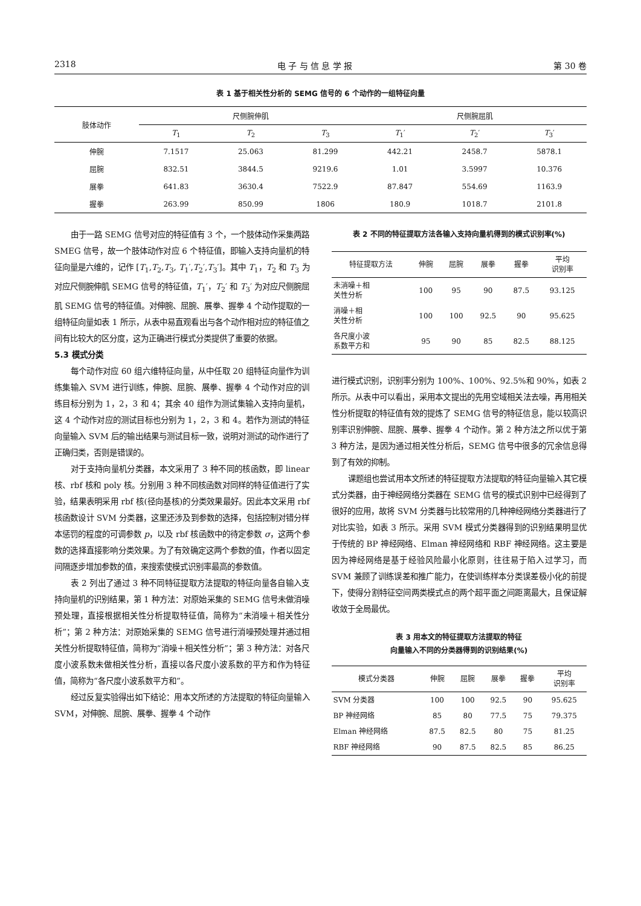2318 电 子 与 信 息 学 报 第 30 卷
表 1 基于相关性分析的 SEMG 信号的 6 个动作的一组特征向量
| 肢体动作 | 尺侧腕伸肌 | | | 尺侧腕屈肌 | | |
| --- | --- | --- | --- | --- | --- | --- |
| | T<sub>1</sub> | T<sub>2</sub> | T<sub>3</sub> | T<sub>1</sub>′ | T<sub>2</sub>′ | T<sub>3</sub>′ |
| 伸腕 | 7.1517 | 25.063 | 81.299 | 442.21 | 2458.7 | 5878.1 |
| 屈腕 | 832.51 | 3844.5 | 9219.6 | 1.01 | 3.5997 | 10.376 |
| 展拳 | 641.83 | 3630.4 | 7522.9 | 87.847 | 554.69 | 1163.9 |
| 握拳 | 263.99 | 850.99 | 1806 | 180.9 | 1018.7 | 2101.8 |
由于一路 SEMG 信号对应的特征值有 3 个，一个肢体动作采集两路 SMEG 信号，故一个肢体动作对应 6 个特征值，即输入支持向量机的特征向量是六维的，记作 [T<sub>1</sub>,T<sub>2</sub>,T<sub>3</sub>, T<sub>1</sub>′,T<sub>2</sub>′,T<sub>3</sub>′]。其中 T<sub>1</sub>，T<sub>2</sub> 和 T<sub>3</sub> 为对应尺侧腕伸肌 SEMG 信号的特征值，T<sub>1</sub>′，T<sub>2</sub>′ 和 T<sub>3</sub>′ 为对应尺侧腕屈肌 SEMG 信号的特征值。对伸腕、屈腕、展拳、握拳 4 个动作提取的一组特征向量如表 1 所示，从表中易直观看出与各个动作相对应的特征值之间有比较大的区分度，这为正确进行模式分类提供了重要的依据。
5.3 模式分类
每个动作对应 60 组六维特征向量，从中任取 20 组特征向量作为训练集输入 SVM 进行训练，伸腕、屈腕、展拳、握拳 4 个动作对应的训练目标分别为 1，2，3 和 4；其余 40 组作为测试集输入支持向量机，这 4 个动作对应的测试目标也分别为 1，2，3 和 4。若作为测试的特征向量输入 SVM 后的输出结果与测试目标一致，说明对测试的动作进行了正确归类，否则是错误的。
对于支持向量机分类器，本文采用了 3 种不同的核函数，即 linear 核、rbf 核和 poly 核。分别用 3 种不同核函数对同样的特征值进行了实验，结果表明采用 rbf 核(径向基核)的分类效果最好。因此本文采用 rbf 核函数设计 SVM 分类器，这里还涉及到参数的选择，包括控制对错分样本惩罚的程度的可调参数 p，以及 rbf 核函数中的待定参数 σ，这两个参数的选择直接影响分类效果。为了有效确定这两个参数的值，作者以固定间隔逐步增加参数的值，来搜索使模式识别率最高的参数值。
表 2 列出了通过 3 种不同特征提取方法提取的特征向量各自输入支持向量机的识别结果，第 1 种方法：对原始采集的 SEMG 信号未做消噪预处理，直接根据相关性分析提取特征值，简称为“未消噪＋相关性分析”；第 2 种方法：对原始采集的 SEMG 信号进行消噪预处理并通过相关性分析提取特征值，简称为“消噪＋相关性分析”；第 3 种方法：对各尺度小波系数未做相关性分析，直接以各尺度小波系数的平方和作为特征值，简称为“各尺度小波系数平方和”。
经过反复实验得出如下结论：用本文所述的方法提取的特征向量输入 SVM，对伸腕、屈腕、展拳、握拳 4 个动作
表 2 不同的特征提取方法各输入支持向量机得到的模式识别率(%)
| 特征提取方法 | 伸腕 | 屈腕 | 展拳 | 握拳 | 平均 识别率 |
| --- | --- | --- | --- | --- | --- |
| 未消噪＋相 关性分析 | 100 | 95 | 90 | 87.5 | 93.125 |
| 消噪＋相 关性分析 | 100 | 100 | 92.5 | 90 | 95.625 |
| 各尺度小波 系数平方和 | 95 | 90 | 85 | 82.5 | 88.125 |
进行模式识别，识别率分别为 100%、100%、92.5%和 90%，如表 2 所示。从表中可以看出，采用本文提出的先用空域相关法去噪，再用相关性分析提取的特征值有效的提炼了 SEMG 信号的特征信息，能以较高识别率识别伸腕、屈腕、展拳、握拳 4 个动作。第 2 种方法之所以优于第 3 种方法，是因为通过相关性分析后，SEMG 信号中很多的冗余信息得到了有效的抑制。
课题组也尝试用本文所述的特征提取方法提取的特征向量输入其它模式分类器，由于神经网络分类器在 SEMG 信号的模式识别中已经得到了很好的应用，故将 SVM 分类器与比较常用的几种神经网络分类器进行了对比实验，如表 3 所示。采用 SVM 模式分类器得到的识别结果明显优于传统的 BP 神经网络、Elman 神经网络和 RBF 神经网络。这主要是因为神经网络是基于经验风险最小化原则，往往易于陷入过学习，而 SVM 兼顾了训练误差和推广能力，在使训练样本分类误差极小化的前提下，使得分割特征空间两类模式点的两个超平面之间距离最大，且保证解收敛于全局最优。
表 3 用本文的特征提取方法提取的特征
向量输入不同的分类器得到的识别结果(%)
| 模式分类器 | 伸腕 | 屈腕 | 展拳 | 握拳 | 平均 识别率 |
| --- | --- | --- | --- | --- | --- |
| SVM 分类器 | 100 | 100 | 92.5 | 90 | 95.625 |
| BP 神经网络 | 85 | 80 | 77.5 | 75 | 79.375 |
| Elman 神经网络 | 87.5 | 82.5 | 80 | 75 | 81.25 |
| RBF 神经网络 | 90 | 87.5 | 82.5 | 85 | 86.25 |